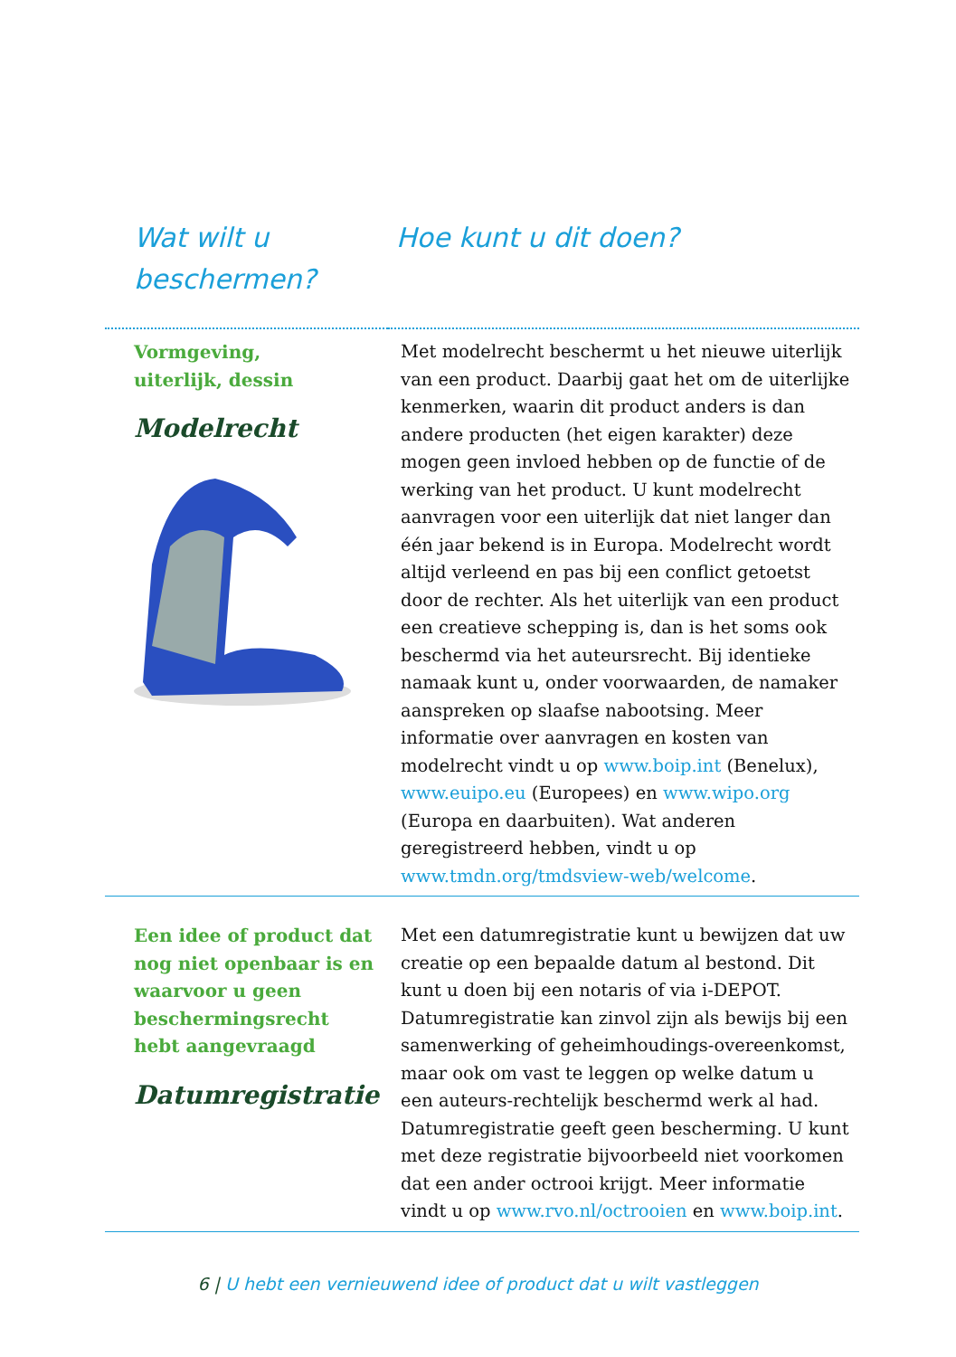Wat wilt u beschermen?
Hoe kunt u dit doen?
| Vormgeving, uiterlijk, dessin Modelrecht | Met modelrecht beschermt u het nieuwe uiterlijk van een product. Daarbij gaat het om de uiterlijke kenmerken, waarin dit product anders is dan andere producten (het eigen karakter) deze mogen geen invloed hebben op de functie of de werking van het product. U kunt modelrecht aanvragen voor een uiterlijk dat niet langer dan één jaar bekend is in Europa. Modelrecht wordt altijd verleend en pas bij een conflict getoetst door de rechter. Als het uiterlijk van een product een creatieve schepping is, dan is het soms ook beschermd via het auteursrecht. Bij identieke namaak kunt u, onder voorwaarden, de namaker aanspreken op slaafse nabootsing. Meer informatie over aanvragen en kosten van modelrecht vindt u op www.boip.int (Benelux), www.euipo.eu (Europees) en www.wipo.org (Europa en daarbuiten). Wat anderen geregistreerd hebben, vindt u op www.tmdn.org/tmdsview-web/welcome . |
| Een idee of product dat nog niet openbaar is en waarvoor u geen beschermingsrecht hebt aangevraagd Datumregistratie | Met een datumregistratie kunt u bewijzen dat uw creatie op een bepaalde datum al bestond. Dit kunt u doen bij een notaris of via i-DEPOT. Datumregistratie kan zinvol zijn als bewijs bij een samenwerking of geheimhoudings-overeenkomst, maar ook om vast te leggen op welke datum u een auteurs-rechtelijk beschermd werk al had. Datumregistratie geeft geen bescherming. U kunt met deze registratie bijvoorbeeld niet voorkomen dat een ander octrooi krijgt. Meer informatie vindt u op www.rvo.nl/octrooien en www.boip.int . |
6 | U hebt een vernieuwend idee of product dat u wilt vastleggen